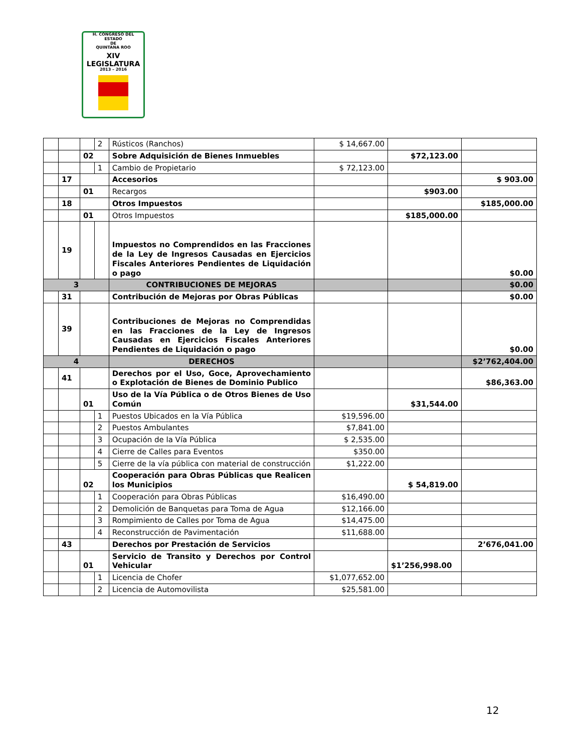H. CONGRESO DEL ESTADO
DE
QUINTANA ROO
XIV LEGISLATURA
2013 – 2016
| | | | 2 | Rústicos (Ranchos) | $ 14,667.00 | | |
| | | 02 | | Sobre Adquisición de Bienes Inmuebles | | $72,123.00 | |
| | | | 1 | Cambio de Propietario | $ 72,123.00 | | |
| | 17 | | | Accesorios | | | $ 903.00 |
| | | 01 | | Recargos | | $903.00 | |
| | 18 | | | Otros Impuestos | | | $185,000.00 |
| | | 01 | | Otros Impuestos | | $185,000.00 | |
| | 19 | | | Impuestos no Comprendidos en las Fracciones de la Ley de Ingresos Causadas en Ejercicios Fiscales Anteriores Pendientes de Liquidación o pago | | | $0.00 |
| 3 | | | | CONTRIBUCIONES DE MEJORAS | | | $0.00 |
| | 31 | | | Contribución de Mejoras por Obras Públicas | | | $0.00 |
| | 39 | | | Contribuciones de Mejoras no Comprendidas en las Fracciones de la Ley de Ingresos Causadas en Ejercicios Fiscales Anteriores Pendientes de Liquidación o pago | | | $0.00 |
| 4 | | | | DERECHOS | | | $2’762,404.00 |
| | 41 | | | Derechos por el Uso, Goce, Aprovechamiento o Explotación de Bienes de Dominio Publico | | | $86,363.00 |
| | | 01 | | Uso de la Vía Pública o de Otros Bienes de Uso Común | | $31,544.00 | |
| | | | 1 | Puestos Ubicados en la Vía Pública | $19,596.00 | | |
| | | | 2 | Puestos Ambulantes | $7,841.00 | | |
| | | | 3 | Ocupación de la Vía Pública | $ 2,535.00 | | |
| | | | 4 | Cierre de Calles para Eventos | $350.00 | | |
| | | | 5 | Cierre de la vía pública con material de construcción | $1,222.00 | | |
| | | 02 | | Cooperación para Obras Públicas que Realicen los Municipios | | $ 54,819.00 | |
| | | | 1 | Cooperación para Obras Públicas | $16,490.00 | | |
| | | | 2 | Demolición de Banquetas para Toma de Agua | $12,166.00 | | |
| | | | 3 | Rompimiento de Calles por Toma de Agua | $14,475.00 | | |
| | | | 4 | Reconstrucción de Pavimentación | $11,688.00 | | |
| | 43 | | | Derechos por Prestación de Servicios | | | 2’676,041.00 |
| | | 01 | | Servicio de Transito y Derechos por Control Vehicular | | $1’256,998.00 | |
| | | | 1 | Licencia de Chofer | $1,077,652.00 | | |
| | | | 2 | Licencia de Automovilista | $25,581.00 | | |
12